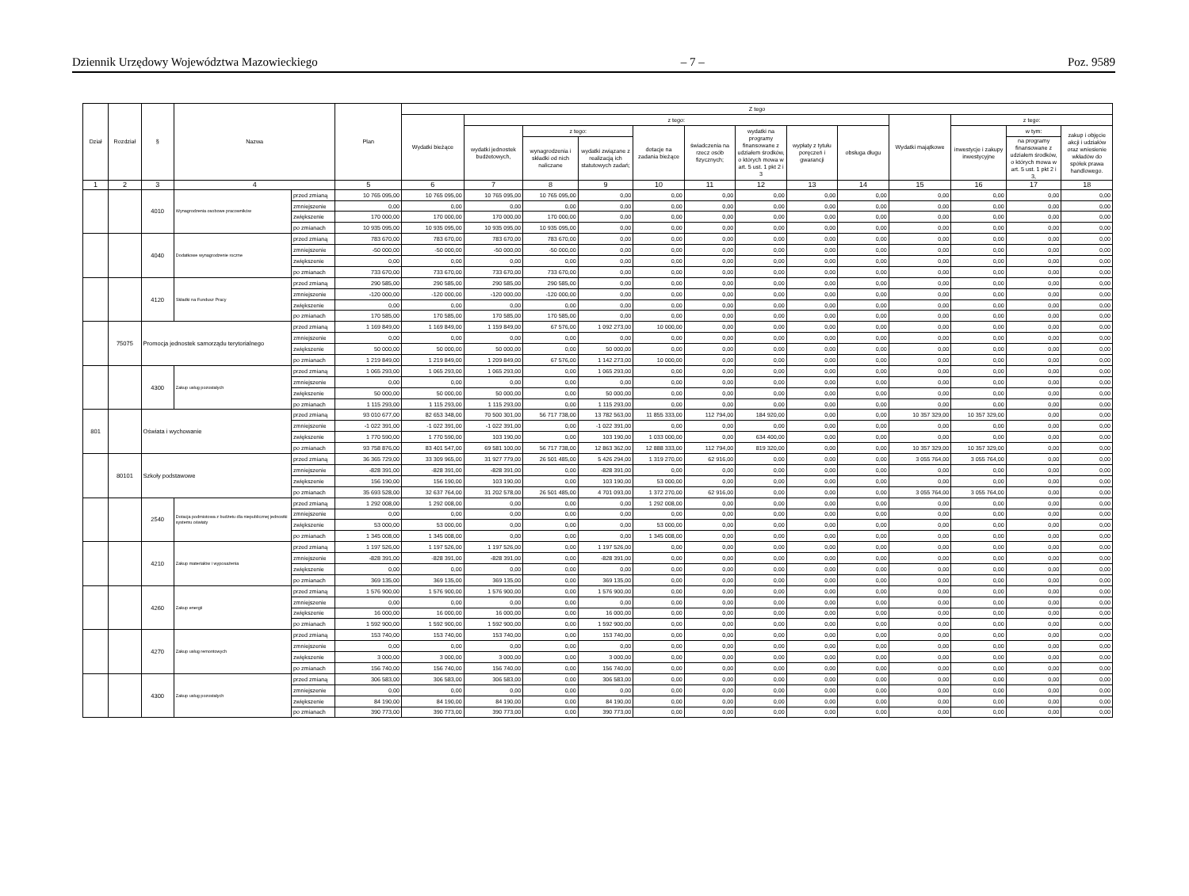Dziennik Urzędowy Województwa Mazowieckiego – 7 – Poz. 9589
| Dział | Rozdział | § | Nazwa | | Plan | Z tego | | | | | | | | | | | | |
| --- | --- | --- | --- | --- | --- | --- | --- | --- | --- | --- | --- | --- | --- | --- | --- | --- | --- | --- |
| | | | | | | Wydatki bieżące | z tego: | | | | | | | | Wydatki majątkowe | z tego: | | |
| | | | | | | | wydatki jednostek budżetowych, | z tego: | | dotacje na zadania bieżące | świadczenia na rzecz osób fizycznych; | wydatki na programy finansowane z udziałem środków, o których mowa w art. 5 ust. 1 pkt 2 i 3 | wypłaty z tytułu poręczeń i gwarancji | obsługa długu | | inwestycje i zakupy inwestycyjne | w tym: | zakup i objęcie akcji i udziałów oraz wniesienie wkładów do spółek prawa handlowego. |
| | | | | | | | | wynagrodzenia i składki od nich naliczane | wydatki związane z realizacją ich statutowych zadań; | | | | | | | | na programy finansowane z udziałem środków, o których mowa w art. 5 ust. 1 pkt 2 i 3, | |
| 1 | 2 | 3 | 4 | | 5 | 6 | 7 | 8 | 9 | 10 | 11 | 12 | 13 | 14 | 15 | 16 | 17 | 18 |
| | | 4010 | Wynagrodzenia osobowe pracowników | przed zmianą | 10 765 095,00 | 10 765 095,00 | 10 765 095,00 | 10 765 095,00 | 0,00 | 0,00 | 0,00 | 0,00 | 0,00 | 0,00 | 0,00 | 0,00 | 0,00 | 0,00 |
| | | | | zmniejszenie | 0,00 | 0,00 | 0,00 | 0,00 | 0,00 | 0,00 | 0,00 | 0,00 | 0,00 | 0,00 | 0,00 | 0,00 | 0,00 | 0,00 |
| | | | | zwiększenie | 170 000,00 | 170 000,00 | 170 000,00 | 170 000,00 | 0,00 | 0,00 | 0,00 | 0,00 | 0,00 | 0,00 | 0,00 | 0,00 | 0,00 | 0,00 |
| | | | | po zmianach | 10 935 095,00 | 10 935 095,00 | 10 935 095,00 | 10 935 095,00 | 0,00 | 0,00 | 0,00 | 0,00 | 0,00 | 0,00 | 0,00 | 0,00 | 0,00 | 0,00 |
| | | 4040 | Dodatkowe wynagrodzenie roczne | przed zmianą | 783 670,00 | 783 670,00 | 783 670,00 | 783 670,00 | 0,00 | 0,00 | 0,00 | 0,00 | 0,00 | 0,00 | 0,00 | 0,00 | 0,00 | 0,00 |
| | | | | zmniejszenie | -50 000,00 | -50 000,00 | -50 000,00 | -50 000,00 | 0,00 | 0,00 | 0,00 | 0,00 | 0,00 | 0,00 | 0,00 | 0,00 | 0,00 | 0,00 |
| | | | | zwiększenie | 0,00 | 0,00 | 0,00 | 0,00 | 0,00 | 0,00 | 0,00 | 0,00 | 0,00 | 0,00 | 0,00 | 0,00 | 0,00 | 0,00 |
| | | | | po zmianach | 733 670,00 | 733 670,00 | 733 670,00 | 733 670,00 | 0,00 | 0,00 | 0,00 | 0,00 | 0,00 | 0,00 | 0,00 | 0,00 | 0,00 | 0,00 |
| | | 4120 | Składki na Fundusz Pracy | przed zmianą | 290 585,00 | 290 585,00 | 290 585,00 | 290 585,00 | 0,00 | 0,00 | 0,00 | 0,00 | 0,00 | 0,00 | 0,00 | 0,00 | 0,00 | 0,00 |
| | | | | zmniejszenie | -120 000,00 | -120 000,00 | -120 000,00 | -120 000,00 | 0,00 | 0,00 | 0,00 | 0,00 | 0,00 | 0,00 | 0,00 | 0,00 | 0,00 | 0,00 |
| | | | | zwiększenie | 0,00 | 0,00 | 0,00 | 0,00 | 0,00 | 0,00 | 0,00 | 0,00 | 0,00 | 0,00 | 0,00 | 0,00 | 0,00 | 0,00 |
| | | | | po zmianach | 170 585,00 | 170 585,00 | 170 585,00 | 170 585,00 | 0,00 | 0,00 | 0,00 | 0,00 | 0,00 | 0,00 | 0,00 | 0,00 | 0,00 | 0,00 |
| | 75075 | Promocja jednostek samorządu terytorialnego | | przed zmianą | 1 169 849,00 | 1 169 849,00 | 1 159 849,00 | 67 576,00 | 1 092 273,00 | 10 000,00 | 0,00 | 0,00 | 0,00 | 0,00 | 0,00 | 0,00 | 0,00 | 0,00 |
| | | | | zmniejszenie | 0,00 | 0,00 | 0,00 | 0,00 | 0,00 | 0,00 | 0,00 | 0,00 | 0,00 | 0,00 | 0,00 | 0,00 | 0,00 | 0,00 |
| | | | | zwiększenie | 50 000,00 | 50 000,00 | 50 000,00 | 0,00 | 50 000,00 | 0,00 | 0,00 | 0,00 | 0,00 | 0,00 | 0,00 | 0,00 | 0,00 | 0,00 |
| | | | | po zmianach | 1 219 849,00 | 1 219 849,00 | 1 209 849,00 | 67 576,00 | 1 142 273,00 | 10 000,00 | 0,00 | 0,00 | 0,00 | 0,00 | 0,00 | 0,00 | 0,00 | 0,00 |
| | | 4300 | Zakup usług pozostałych | przed zmianą | 1 065 293,00 | 1 065 293,00 | 1 065 293,00 | 0,00 | 1 065 293,00 | 0,00 | 0,00 | 0,00 | 0,00 | 0,00 | 0,00 | 0,00 | 0,00 | 0,00 |
| | | | | zmniejszenie | 0,00 | 0,00 | 0,00 | 0,00 | 0,00 | 0,00 | 0,00 | 0,00 | 0,00 | 0,00 | 0,00 | 0,00 | 0,00 | 0,00 |
| | | | | zwiększenie | 50 000,00 | 50 000,00 | 50 000,00 | 0,00 | 50 000,00 | 0,00 | 0,00 | 0,00 | 0,00 | 0,00 | 0,00 | 0,00 | 0,00 | 0,00 |
| | | | | po zmianach | 1 115 293,00 | 1 115 293,00 | 1 115 293,00 | 0,00 | 1 115 293,00 | 0,00 | 0,00 | 0,00 | 0,00 | 0,00 | 0,00 | 0,00 | 0,00 | 0,00 |
| 801 | | Oświata i wychowanie | | przed zmianą | 93 010 677,00 | 82 653 348,00 | 70 500 301,00 | 56 717 738,00 | 13 782 563,00 | 11 855 333,00 | 112 794,00 | 184 920,00 | 0,00 | 0,00 | 10 357 329,00 | 10 357 329,00 | 0,00 | 0,00 |
| | | | | zmniejszenie | -1 022 391,00 | -1 022 391,00 | -1 022 391,00 | 0,00 | -1 022 391,00 | 0,00 | 0,00 | 0,00 | 0,00 | 0,00 | 0,00 | 0,00 | 0,00 | 0,00 |
| | | | | zwiększenie | 1 770 590,00 | 1 770 590,00 | 103 190,00 | 0,00 | 103 190,00 | 1 033 000,00 | 0,00 | 634 400,00 | 0,00 | 0,00 | 0,00 | 0,00 | 0,00 | 0,00 |
| | | | | po zmianach | 93 758 876,00 | 83 401 547,00 | 69 581 100,00 | 56 717 738,00 | 12 863 362,00 | 12 888 333,00 | 112 794,00 | 819 320,00 | 0,00 | 0,00 | 10 357 329,00 | 10 357 329,00 | 0,00 | 0,00 |
| | 80101 | Szkoły podstawowe | | przed zmianą | 36 365 729,00 | 33 309 965,00 | 31 927 779,00 | 26 501 485,00 | 5 426 294,00 | 1 319 270,00 | 62 916,00 | 0,00 | 0,00 | 0,00 | 3 055 764,00 | 3 055 764,00 | 0,00 | 0,00 |
| | | | | zmniejszenie | -828 391,00 | -828 391,00 | -828 391,00 | 0,00 | -828 391,00 | 0,00 | 0,00 | 0,00 | 0,00 | 0,00 | 0,00 | 0,00 | 0,00 | 0,00 |
| | | | | zwiększenie | 156 190,00 | 156 190,00 | 103 190,00 | 0,00 | 103 190,00 | 53 000,00 | 0,00 | 0,00 | 0,00 | 0,00 | 0,00 | 0,00 | 0,00 | 0,00 |
| | | | | po zmianach | 35 693 528,00 | 32 637 764,00 | 31 202 578,00 | 26 501 485,00 | 4 701 093,00 | 1 372 270,00 | 62 916,00 | 0,00 | 0,00 | 0,00 | 3 055 764,00 | 3 055 764,00 | 0,00 | 0,00 |
| | | 2540 | Dotacja podmiotowa z budżetu dla niepublicznej jednostki systemu oświaty | przed zmianą | 1 292 008,00 | 1 292 008,00 | 0,00 | 0,00 | 0,00 | 1 292 008,00 | 0,00 | 0,00 | 0,00 | 0,00 | 0,00 | 0,00 | 0,00 | 0,00 |
| | | | | zmniejszenie | 0,00 | 0,00 | 0,00 | 0,00 | 0,00 | 0,00 | 0,00 | 0,00 | 0,00 | 0,00 | 0,00 | 0,00 | 0,00 | 0,00 |
| | | | | zwiększenie | 53 000,00 | 53 000,00 | 0,00 | 0,00 | 0,00 | 53 000,00 | 0,00 | 0,00 | 0,00 | 0,00 | 0,00 | 0,00 | 0,00 | 0,00 |
| | | | | po zmianach | 1 345 008,00 | 1 345 008,00 | 0,00 | 0,00 | 0,00 | 1 345 008,00 | 0,00 | 0,00 | 0,00 | 0,00 | 0,00 | 0,00 | 0,00 | 0,00 |
| | | 4210 | Zakup materiałów i wyposażenia | przed zmianą | 1 197 526,00 | 1 197 526,00 | 1 197 526,00 | 0,00 | 1 197 526,00 | 0,00 | 0,00 | 0,00 | 0,00 | 0,00 | 0,00 | 0,00 | 0,00 | 0,00 |
| | | | | zmniejszenie | -828 391,00 | -828 391,00 | -828 391,00 | 0,00 | -828 391,00 | 0,00 | 0,00 | 0,00 | 0,00 | 0,00 | 0,00 | 0,00 | 0,00 | 0,00 |
| | | | | zwiększenie | 0,00 | 0,00 | 0,00 | 0,00 | 0,00 | 0,00 | 0,00 | 0,00 | 0,00 | 0,00 | 0,00 | 0,00 | 0,00 | 0,00 |
| | | | | po zmianach | 369 135,00 | 369 135,00 | 369 135,00 | 0,00 | 369 135,00 | 0,00 | 0,00 | 0,00 | 0,00 | 0,00 | 0,00 | 0,00 | 0,00 | 0,00 |
| | | 4260 | Zakup energii | przed zmianą | 1 576 900,00 | 1 576 900,00 | 1 576 900,00 | 0,00 | 1 576 900,00 | 0,00 | 0,00 | 0,00 | 0,00 | 0,00 | 0,00 | 0,00 | 0,00 | 0,00 |
| | | | | zmniejszenie | 0,00 | 0,00 | 0,00 | 0,00 | 0,00 | 0,00 | 0,00 | 0,00 | 0,00 | 0,00 | 0,00 | 0,00 | 0,00 | 0,00 |
| | | | | zwiększenie | 16 000,00 | 16 000,00 | 16 000,00 | 0,00 | 16 000,00 | 0,00 | 0,00 | 0,00 | 0,00 | 0,00 | 0,00 | 0,00 | 0,00 | 0,00 |
| | | | | po zmianach | 1 592 900,00 | 1 592 900,00 | 1 592 900,00 | 0,00 | 1 592 900,00 | 0,00 | 0,00 | 0,00 | 0,00 | 0,00 | 0,00 | 0,00 | 0,00 | 0,00 |
| | | 4270 | Zakup usług remontowych | przed zmianą | 153 740,00 | 153 740,00 | 153 740,00 | 0,00 | 153 740,00 | 0,00 | 0,00 | 0,00 | 0,00 | 0,00 | 0,00 | 0,00 | 0,00 | 0,00 |
| | | | | zmniejszenie | 0,00 | 0,00 | 0,00 | 0,00 | 0,00 | 0,00 | 0,00 | 0,00 | 0,00 | 0,00 | 0,00 | 0,00 | 0,00 | 0,00 |
| | | | | zwiększenie | 3 000,00 | 3 000,00 | 3 000,00 | 0,00 | 3 000,00 | 0,00 | 0,00 | 0,00 | 0,00 | 0,00 | 0,00 | 0,00 | 0,00 | 0,00 |
| | | | | po zmianach | 156 740,00 | 156 740,00 | 156 740,00 | 0,00 | 156 740,00 | 0,00 | 0,00 | 0,00 | 0,00 | 0,00 | 0,00 | 0,00 | 0,00 | 0,00 |
| | | 4300 | Zakup usług pozostałych | przed zmianą | 306 583,00 | 306 583,00 | 306 583,00 | 0,00 | 306 583,00 | 0,00 | 0,00 | 0,00 | 0,00 | 0,00 | 0,00 | 0,00 | 0,00 | 0,00 |
| | | | | zmniejszenie | 0,00 | 0,00 | 0,00 | 0,00 | 0,00 | 0,00 | 0,00 | 0,00 | 0,00 | 0,00 | 0,00 | 0,00 | 0,00 | 0,00 |
| | | | | zwiększenie | 84 190,00 | 84 190,00 | 84 190,00 | 0,00 | 84 190,00 | 0,00 | 0,00 | 0,00 | 0,00 | 0,00 | 0,00 | 0,00 | 0,00 | 0,00 |
| | | | | po zmianach | 390 773,00 | 390 773,00 | 390 773,00 | 0,00 | 390 773,00 | 0,00 | 0,00 | 0,00 | 0,00 | 0,00 | 0,00 | 0,00 | 0,00 | 0,00 |